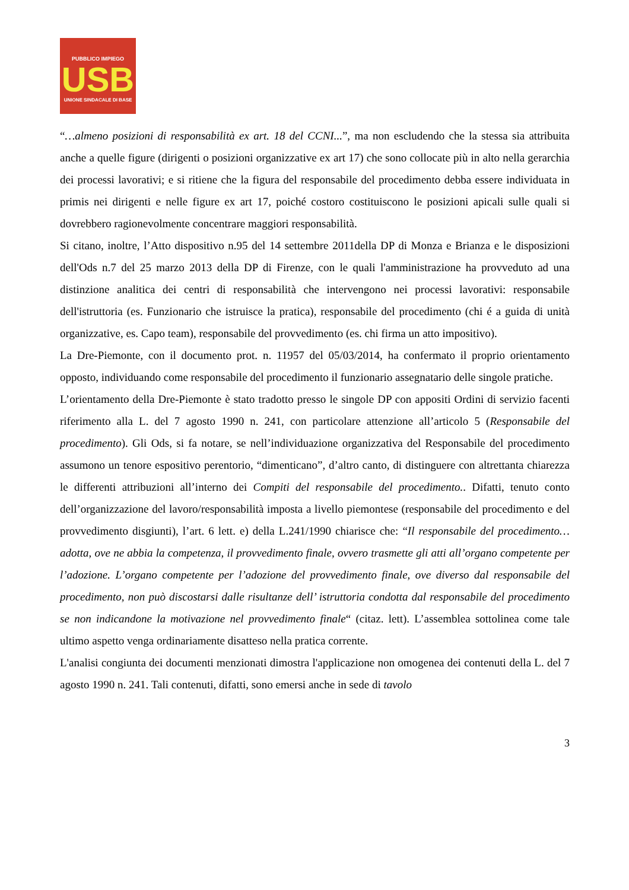PUBBLICO IMPIEGO
USB
UNIONE SINDACALE DI BASE
“…almeno posizioni di responsabilità ex art. 18 del CCNI...”, ma non escludendo che la stessa sia attribuita anche a quelle figure (dirigenti o posizioni organizzative ex art 17) che sono collocate più in alto nella gerarchia dei processi lavorativi; e si ritiene che la figura del responsabile del procedimento debba essere individuata in primis nei dirigenti e nelle figure ex art 17, poiché costoro costituiscono le posizioni apicali sulle quali si dovrebbero ragionevolmente concentrare maggiori responsabilità.
Si citano, inoltre, l’Atto dispositivo n.95 del 14 settembre 2011della DP di Monza e Brianza e le disposizioni dell'Ods n.7 del 25 marzo 2013 della DP di Firenze, con le quali l'amministrazione ha provveduto ad una distinzione analitica dei centri di responsabilità che intervengono nei processi lavorativi: responsabile dell'istruttoria (es. Funzionario che istruisce la pratica), responsabile del procedimento (chi é a guida di unità organizzative, es. Capo team), responsabile del provvedimento (es. chi firma un atto impositivo).
La Dre-Piemonte, con il documento prot. n. 11957 del 05/03/2014, ha confermato il proprio orientamento opposto, individuando come responsabile del procedimento il funzionario assegnatario delle singole pratiche.
L’orientamento della Dre-Piemonte è stato tradotto presso le singole DP con appositi Ordini di servizio facenti riferimento alla L. del 7 agosto 1990 n. 241, con particolare attenzione all’articolo 5 (Responsabile del procedimento). Gli Ods, si fa notare, se nell’individuazione organizzativa del Responsabile del procedimento assumono un tenore espositivo perentorio, “dimenticano”, d’altro canto, di distinguere con altrettanta chiarezza le differenti attribuzioni all’interno dei Compiti del responsabile del procedimento.. Difatti, tenuto conto dell’organizzazione del lavoro/responsabilità imposta a livello piemontese (responsabile del procedimento e del provvedimento disgiunti), l’art. 6 lett. e) della L.241/1990 chiarisce che: “Il responsabile del procedimento…adotta, ove ne abbia la competenza, il provvedimento finale, ovvero trasmette gli atti all’organo competente per l’adozione. L’organo competente per l’adozione del provvedimento finale, ove diverso dal responsabile del procedimento, non può discostarsi dalle risultanze dell’ istruttoria condotta dal responsabile del procedimento se non indicandone la motivazione nel provvedimento finale“ (citaz. lett). L’assemblea sottolinea come tale ultimo aspetto venga ordinariamente disatteso nella pratica corrente.
L'analisi congiunta dei documenti menzionati dimostra l'applicazione non omogenea dei contenuti della L. del 7 agosto 1990 n. 241. Tali contenuti, difatti, sono emersi anche in sede di tavolo
3